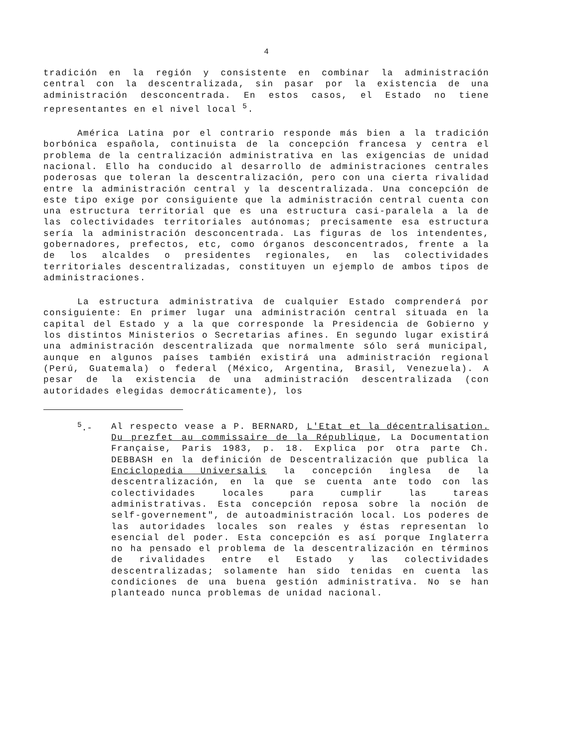4
tradición en la región y consistente en combinar la administración central con la descentralizada, sin pasar por la existencia de una administración desconcentrada. En estos casos, el Estado no tiene representantes en el nivel local <sup>5</sup>.
América Latina por el contrario responde más bien a la tradición borbónica española, continuista de la concepción francesa y centra el problema de la centralización administrativa en las exigencias de unidad nacional. Ello ha conducido al desarrollo de administraciones centrales poderosas que toleran la descentralización, pero con una cierta rivalidad entre la administración central y la descentralizada. Una concepción de este tipo exige por consiguiente que la administración central cuenta con una estructura territorial que es una estructura casi-paralela a la de las colectividades territoriales autónomas; precisamente esa estructura sería la administración desconcentrada. Las figuras de los intendentes, gobernadores, prefectos, etc, como órganos desconcentrados, frente a la de los alcaldes o presidentes regionales, en las colectividades territoriales descentralizadas, constituyen un ejemplo de ambos tipos de administraciones.
La estructura administrativa de cualquier Estado comprenderá por consiguiente: En primer lugar una administración central situada en la capital del Estado y a la que corresponde la Presidencia de Gobierno y los distintos Ministerios o Secretarias afines. En segundo lugar existirá una administración descentralizada que normalmente sólo será municipal, aunque en algunos países también existirá una administración regional (Perú, Guatemala) o federal (México, Argentina, Brasil, Venezuela). A pesar de la existencia de una administración descentralizada (con autoridades elegidas democráticamente), los
<sup>5</sup>.-
Al respecto vease a P. BERNARD, L'Etat et la décentralisation. Du prezfet au commissaire de la République, La Documentation Française, Paris 1983, p. 18. Explica por otra parte Ch. DEBBASH en la definición de Descentralización que publica la Enciclopedia Universalis la concepción inglesa de la descentralización, en la que se cuenta ante todo con las colectividades locales para cumplir las tareas administrativas. Esta concepción reposa sobre la noción de self-governement", de autoadministración local. Los poderes de las autoridades locales son reales y éstas representan lo esencial del poder. Esta concepción es así porque Inglaterra no ha pensado el problema de la descentralización en términos de rivalidades entre el Estado y las colectividades descentralizadas; solamente han sido tenidas en cuenta las condiciones de una buena gestión administrativa. No se han planteado nunca problemas de unidad nacional.